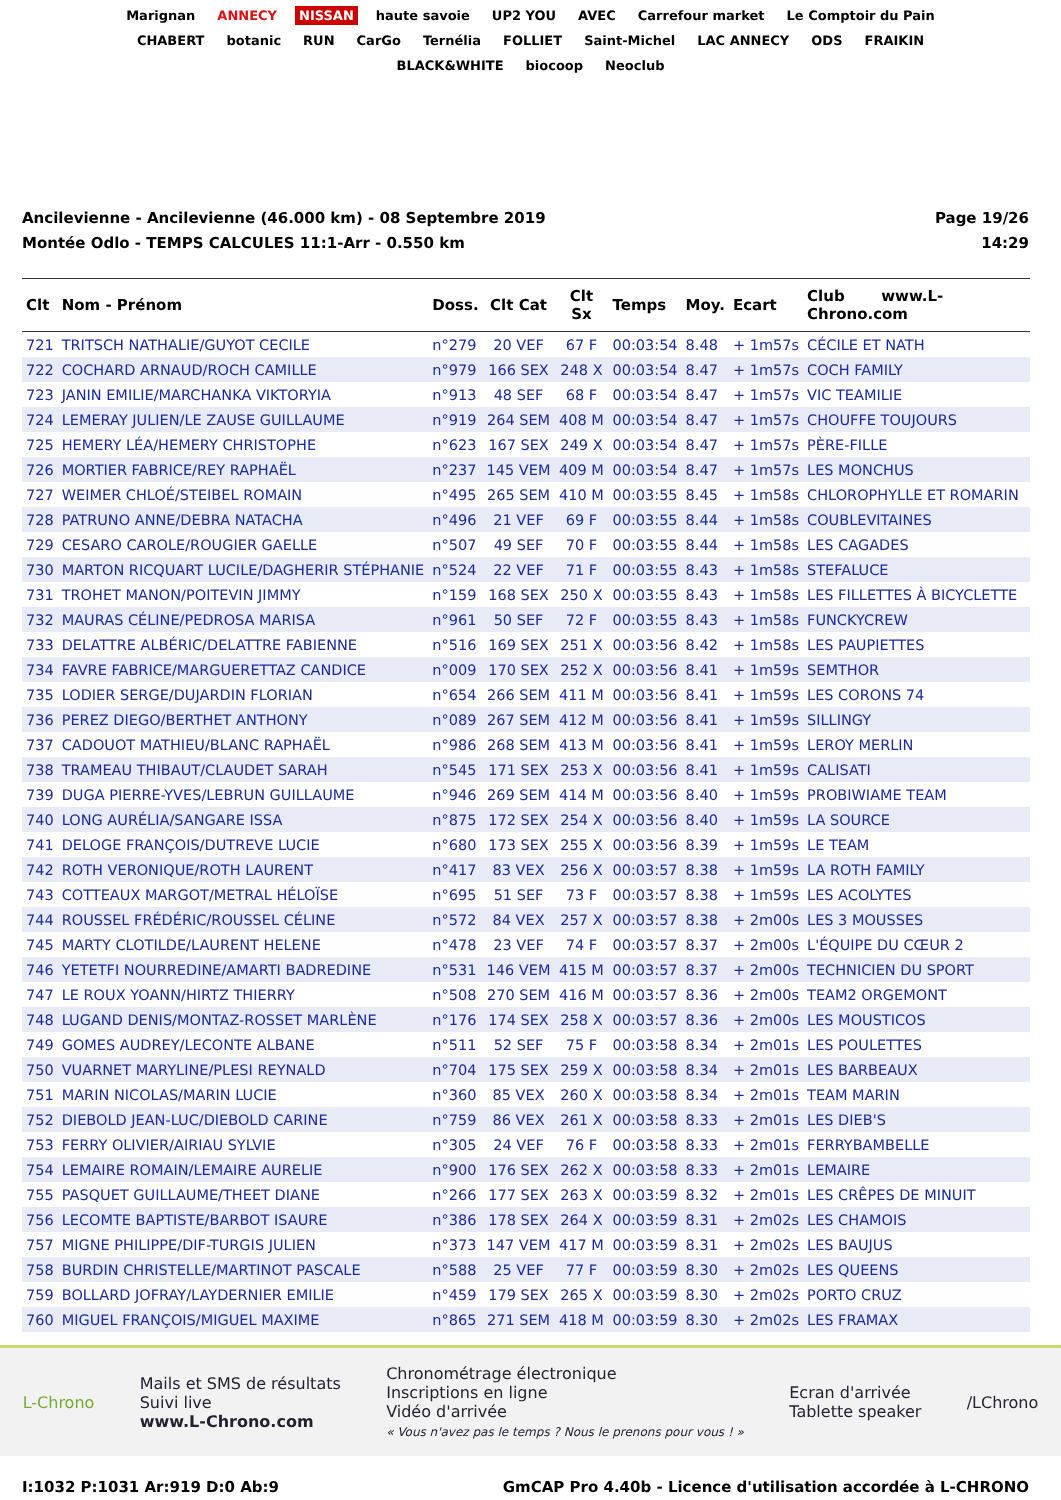Marignan ANNECY NISSAN haute savoie UP2 YOU AVEC Carrefour market Le Comptoir du Pain CHABERT botanic RUN CarGo Ternélia FOLLIET Saint-Michel LAC ANNECY ODS FRAIKIN BLACK&WHITE biocoop Neoclub
Ancilevienne - Ancilevienne (46.000 km) - 08 Septembre 2019
Montée Odlo - TEMPS CALCULES 11:1-Arr - 0.550 km
Page 19/26
14:29
| Clt | Nom - Prénom | Doss. | Clt Cat | Clt Sx | Temps | Moy. | Ecart | Club www.L-Chrono.com |
| --- | --- | --- | --- | --- | --- | --- | --- | --- |
| 721 | TRITSCH NATHALIE/GUYOT CECILE | n°279 | 20 VEF | 67 F | 00:03:54 | 8.48 | + 1m57s | CÉCILE ET NATH |
| 722 | COCHARD ARNAUD/ROCH CAMILLE | n°979 | 166 SEX | 248 X | 00:03:54 | 8.47 | + 1m57s | COCH FAMILY |
| 723 | JANIN EMILIE/MARCHANKA VIKTORYIA | n°913 | 48 SEF | 68 F | 00:03:54 | 8.47 | + 1m57s | VIC TEAMILIE |
| 724 | LEMERAY JULIEN/LE ZAUSE GUILLAUME | n°919 | 264 SEM | 408 M | 00:03:54 | 8.47 | + 1m57s | CHOUFFE TOUJOURS |
| 725 | HEMERY LÉA/HEMERY CHRISTOPHE | n°623 | 167 SEX | 249 X | 00:03:54 | 8.47 | + 1m57s | PÈRE-FILLE |
| 726 | MORTIER FABRICE/REY RAPHAËL | n°237 | 145 VEM | 409 M | 00:03:54 | 8.47 | + 1m57s | LES MONCHUS |
| 727 | WEIMER CHLOÉ/STEIBEL ROMAIN | n°495 | 265 SEM | 410 M | 00:03:55 | 8.45 | + 1m58s | CHLOROPHYLLE ET ROMARIN |
| 728 | PATRUNO ANNE/DEBRA NATACHA | n°496 | 21 VEF | 69 F | 00:03:55 | 8.44 | + 1m58s | COUBLEVITAINES |
| 729 | CESARO CAROLE/ROUGIER GAELLE | n°507 | 49 SEF | 70 F | 00:03:55 | 8.44 | + 1m58s | LES CAGADES |
| 730 | MARTON RICQUART LUCILE/DAGHERIR STÉPHANIE | n°524 | 22 VEF | 71 F | 00:03:55 | 8.43 | + 1m58s | STEFALUCE |
| 731 | TROHET MANON/POITEVIN JIMMY | n°159 | 168 SEX | 250 X | 00:03:55 | 8.43 | + 1m58s | LES FILLETTES À BICYCLETTE |
| 732 | MAURAS CÉLINE/PEDROSA MARISA | n°961 | 50 SEF | 72 F | 00:03:55 | 8.43 | + 1m58s | FUNCKYCREW |
| 733 | DELATTRE ALBÉRIC/DELATTRE FABIENNE | n°516 | 169 SEX | 251 X | 00:03:56 | 8.42 | + 1m58s | LES PAUPIETTES |
| 734 | FAVRE FABRICE/MARGUERETTAZ CANDICE | n°009 | 170 SEX | 252 X | 00:03:56 | 8.41 | + 1m59s | SEMTHOR |
| 735 | LODIER SERGE/DUJARDIN FLORIAN | n°654 | 266 SEM | 411 M | 00:03:56 | 8.41 | + 1m59s | LES CORONS 74 |
| 736 | PEREZ DIEGO/BERTHET ANTHONY | n°089 | 267 SEM | 412 M | 00:03:56 | 8.41 | + 1m59s | SILLINGY |
| 737 | CADOUOT MATHIEU/BLANC RAPHAËL | n°986 | 268 SEM | 413 M | 00:03:56 | 8.41 | + 1m59s | LEROY MERLIN |
| 738 | TRAMEAU THIBAUT/CLAUDET SARAH | n°545 | 171 SEX | 253 X | 00:03:56 | 8.41 | + 1m59s | CALISATI |
| 739 | DUGA PIERRE-YVES/LEBRUN GUILLAUME | n°946 | 269 SEM | 414 M | 00:03:56 | 8.40 | + 1m59s | PROBIWIAME TEAM |
| 740 | LONG AURÉLIA/SANGARE ISSA | n°875 | 172 SEX | 254 X | 00:03:56 | 8.40 | + 1m59s | LA SOURCE |
| 741 | DELOGE FRANÇOIS/DUTREVE LUCIE | n°680 | 173 SEX | 255 X | 00:03:56 | 8.39 | + 1m59s | LE TEAM |
| 742 | ROTH VERONIQUE/ROTH LAURENT | n°417 | 83 VEX | 256 X | 00:03:57 | 8.38 | + 1m59s | LA ROTH FAMILY |
| 743 | COTTEAUX MARGOT/METRAL HÉLOÏSE | n°695 | 51 SEF | 73 F | 00:03:57 | 8.38 | + 1m59s | LES ACOLYTES |
| 744 | ROUSSEL FRÉDÉRIC/ROUSSEL CÉLINE | n°572 | 84 VEX | 257 X | 00:03:57 | 8.38 | + 2m00s | LES 3 MOUSSES |
| 745 | MARTY CLOTILDE/LAURENT HELENE | n°478 | 23 VEF | 74 F | 00:03:57 | 8.37 | + 2m00s | L'ÉQUIPE DU CŒUR 2 |
| 746 | YETETFI NOURREDINE/AMARTI BADREDINE | n°531 | 146 VEM | 415 M | 00:03:57 | 8.37 | + 2m00s | TECHNICIEN DU SPORT |
| 747 | LE ROUX YOANN/HIRTZ THIERRY | n°508 | 270 SEM | 416 M | 00:03:57 | 8.36 | + 2m00s | TEAM2 ORGEMONT |
| 748 | LUGAND DENIS/MONTAZ-ROSSET MARLÈNE | n°176 | 174 SEX | 258 X | 00:03:57 | 8.36 | + 2m00s | LES MOUSTICOS |
| 749 | GOMES AUDREY/LECONTE ALBANE | n°511 | 52 SEF | 75 F | 00:03:58 | 8.34 | + 2m01s | LES POULETTES |
| 750 | VUARNET MARYLINE/PLESI REYNALD | n°704 | 175 SEX | 259 X | 00:03:58 | 8.34 | + 2m01s | LES BARBEAUX |
| 751 | MARIN NICOLAS/MARIN LUCIE | n°360 | 85 VEX | 260 X | 00:03:58 | 8.34 | + 2m01s | TEAM MARIN |
| 752 | DIEBOLD JEAN-LUC/DIEBOLD CARINE | n°759 | 86 VEX | 261 X | 00:03:58 | 8.33 | + 2m01s | LES DIEB'S |
| 753 | FERRY OLIVIER/AIRIAU SYLVIE | n°305 | 24 VEF | 76 F | 00:03:58 | 8.33 | + 2m01s | FERRYBAMBELLE |
| 754 | LEMAIRE ROMAIN/LEMAIRE AURELIE | n°900 | 176 SEX | 262 X | 00:03:58 | 8.33 | + 2m01s | LEMAIRE |
| 755 | PASQUET GUILLAUME/THEET DIANE | n°266 | 177 SEX | 263 X | 00:03:59 | 8.32 | + 2m01s | LES CRÊPES DE MINUIT |
| 756 | LECOMTE BAPTISTE/BARBOT ISAURE | n°386 | 178 SEX | 264 X | 00:03:59 | 8.31 | + 2m02s | LES CHAMOIS |
| 757 | MIGNE PHILIPPE/DIF-TURGIS JULIEN | n°373 | 147 VEM | 417 M | 00:03:59 | 8.31 | + 2m02s | LES BAUJUS |
| 758 | BURDIN CHRISTELLE/MARTINOT PASCALE | n°588 | 25 VEF | 77 F | 00:03:59 | 8.30 | + 2m02s | LES QUEENS |
| 759 | BOLLARD JOFRAY/LAYDERNIER EMILIE | n°459 | 179 SEX | 265 X | 00:03:59 | 8.30 | + 2m02s | PORTO CRUZ |
| 760 | MIGUEL FRANÇOIS/MIGUEL MAXIME | n°865 | 271 SEM | 418 M | 00:03:59 | 8.30 | + 2m02s | LES FRAMAX |
L-Chrono
Mails et SMS de résultats
Suivi live
www.L-Chrono.com
Chronométrage électronique
Inscriptions en ligne
Vidéo d'arrivée
« Vous n'avez pas le temps ? Nous le prenons pour vous ! »
Ecran d'arrivée
Tablette speaker
/LChrono
I:1032 P:1031 Ar:919 D:0 Ab:9 GmCAP Pro 4.40b - Licence d'utilisation accordée à L-CHRONO